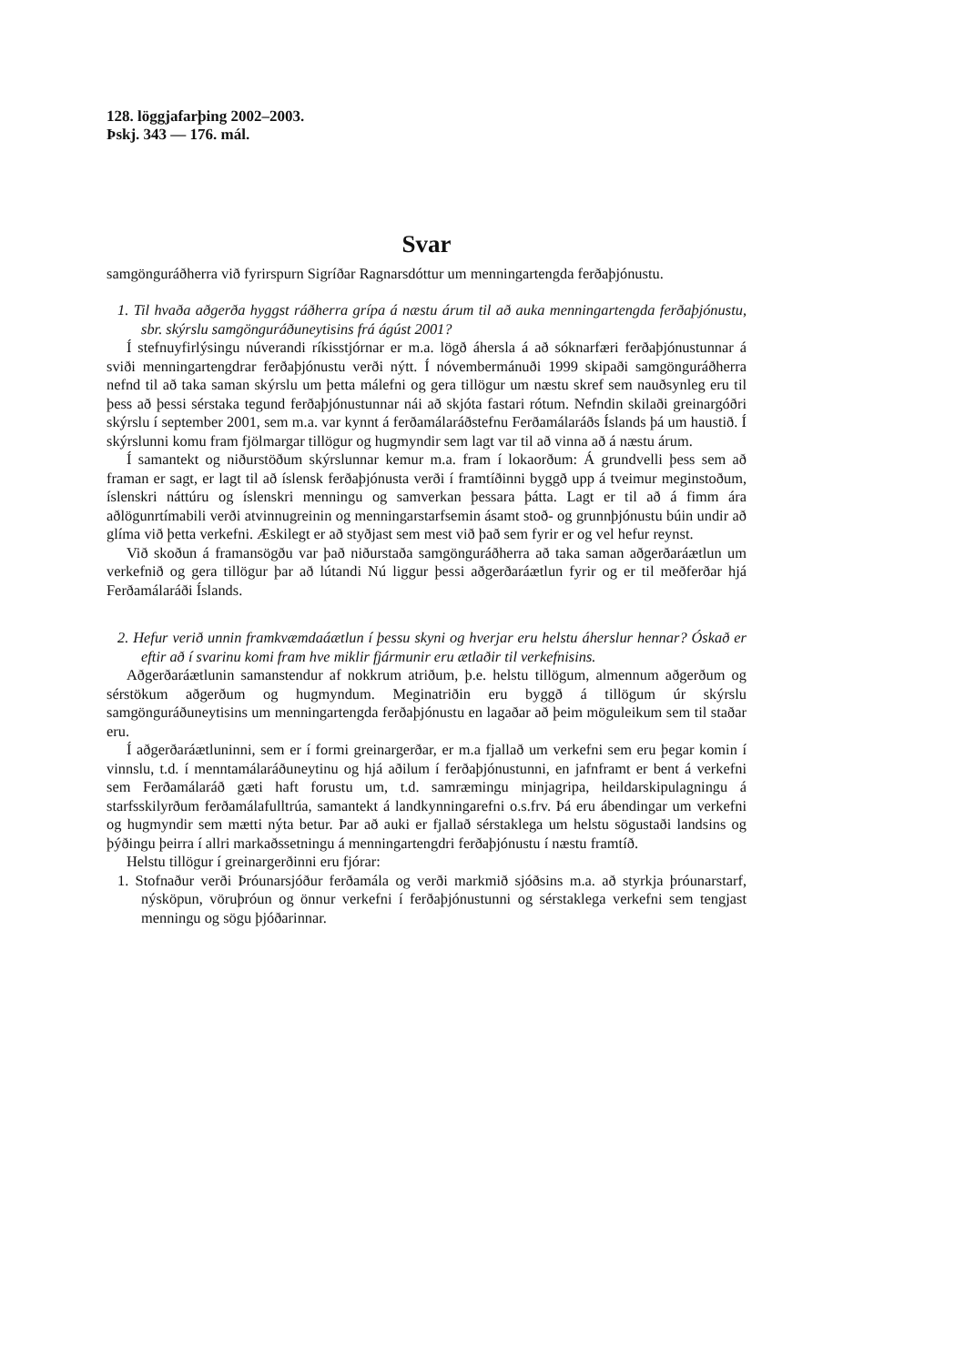128. löggjafarþing 2002–2003.
Þskj. 343 — 176. mál.
Svar
samgönguráðherra við fyrirspurn Sigríðar Ragnarsdóttur um menningartengda ferðaþjónustu.
1. Til hvaða aðgerða hyggst ráðherra grípa á næstu árum til að auka menningartengda ferðaþjónustu, sbr. skýrslu samgönguráðuneytisins frá ágúst 2001?
Í stefnuyfirlýsingu núverandi ríkisstjórnar er m.a. lögð áhersla á að sóknarfæri ferðaþjónustunnar á sviði menningartengdrar ferðaþjónustu verði nýtt. Í nóvembermánuði 1999 skipaði samgönguráðherra nefnd til að taka saman skýrslu um þetta málefni og gera tillögur um næstu skref sem nauðsynleg eru til þess að þessi sérstaka tegund ferðaþjónustunnar nái að skjóta fastari rótum. Nefndin skilaði greinargóðri skýrslu í september 2001, sem m.a. var kynnt á ferðamálaráðstefnu Ferðamálaráðs Íslands þá um haustið. Í skýrslunni komu fram fjölmargar tillögur og hugmyndir sem lagt var til að vinna að á næstu árum.
Í samantekt og niðurstöðum skýrslunnar kemur m.a. fram í lokaorðum: Á grundvelli þess sem að framan er sagt, er lagt til að íslensk ferðaþjónusta verði í framtíðinni byggð upp á tveimur meginstoðum, íslenskri náttúru og íslenskri menningu og samverkan þessara þátta. Lagt er til að á fimm ára aðlögunrtímabili verði atvinnugreinin og menningarstarfsemin ásamt stoð- og grunnþjónustu búin undir að glíma við þetta verkefni. Æskilegt er að styðjast sem mest við það sem fyrir er og vel hefur reynst.
Við skoðun á framansögðu var það niðurstaða samgönguráðherra að taka saman aðgerðaráætlun um verkefnið og gera tillögur þar að lútandi Nú liggur þessi aðgerðaráætlun fyrir og er til meðferðar hjá Ferðamálaráði Íslands.
2. Hefur verið unnin framkvæmdaáætlun í þessu skyni og hverjar eru helstu áherslur hennar? Óskað er eftir að í svarinu komi fram hve miklir fjármunir eru ætlaðir til verkefnisins.
Aðgerðaráætlunin samanstendur af nokkrum atriðum, þ.e. helstu tillögum, almennum aðgerðum og sérstökum aðgerðum og hugmyndum. Meginatriðin eru byggð á tillögum úr skýrslu samgönguráðuneytisins um menningartengda ferðaþjónustu en lagaðar að þeim möguleikum sem til staðar eru.
Í aðgerðaráætluninni, sem er í formi greinargerðar, er m.a fjallað um verkefni sem eru þegar komin í vinnslu, t.d. í menntamálaráðuneytinu og hjá aðilum í ferðaþjónustunni, en jafnframt er bent á verkefni sem Ferðamálaráð gæti haft forustu um, t.d. samræmingu minjagripa, heildarskipulagningu á starfsskilyrðum ferðamálafulltrúa, samantekt á landkynningarefni o.s.frv. Þá eru ábendingar um verkefni og hugmyndir sem mætti nýta betur. Þar að auki er fjallað sérstaklega um helstu sögustaði landsins og þýðingu þeirra í allri markaðssetningu á menningartengdri ferðaþjónustu í næstu framtíð.
Helstu tillögur í greinargerðinni eru fjórar:
1. Stofnaður verði Þróunarsjóður ferðamála og verði markmið sjóðsins m.a. að styrkja þróunarstarf, nýsköpun, vöruþróun og önnur verkefni í ferðaþjónustunni og sérstaklega verkefni sem tengjast menningu og sögu þjóðarinnar.